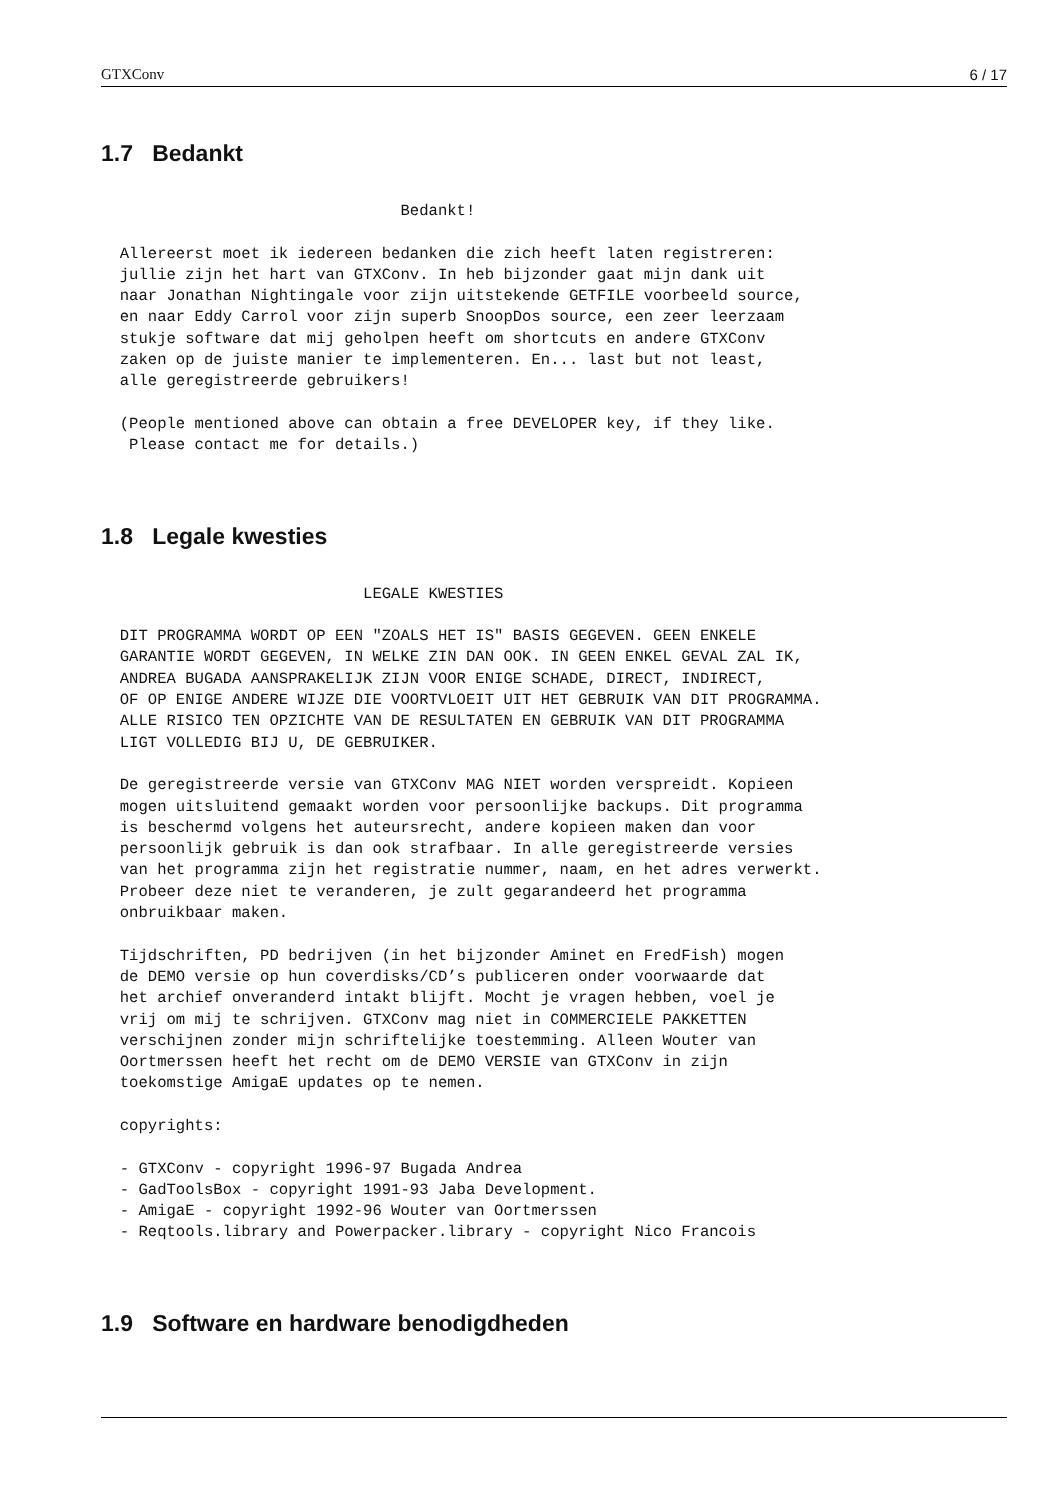GTXConv 6 / 17
1.7 Bedankt
                                Bedankt!

  Allereerst moet ik iedereen bedanken die zich heeft laten registreren:
  jullie zijn het hart van GTXConv. In heb bijzonder gaat mijn dank uit
  naar Jonathan Nightingale voor zijn uitstekende GETFILE voorbeeld source,
  en naar Eddy Carrol voor zijn superb SnoopDos source, een zeer leerzaam
  stukje software dat mij geholpen heeft om shortcuts en andere GTXConv
  zaken op de juiste manier te implementeren. En... last but not least,
  alle geregistreerde gebruikers!

  (People mentioned above can obtain a free DEVELOPER key, if they like.
   Please contact me for details.)
1.8 Legale kwesties
                            LEGALE KWESTIES

  DIT PROGRAMMA WORDT OP EEN "ZOALS HET IS" BASIS GEGEVEN. GEEN ENKELE
  GARANTIE WORDT GEGEVEN, IN WELKE ZIN DAN OOK. IN GEEN ENKEL GEVAL ZAL IK,
  ANDREA BUGADA AANSPRAKELIJK ZIJN VOOR ENIGE SCHADE, DIRECT, INDIRECT,
  OF OP ENIGE ANDERE WIJZE DIE VOORTVLOEIT UIT HET GEBRUIK VAN DIT PROGRAMMA.
  ALLE RISICO TEN OPZICHTE VAN DE RESULTATEN EN GEBRUIK VAN DIT PROGRAMMA
  LIGT VOLLEDIG BIJ U, DE GEBRUIKER.

  De geregistreerde versie van GTXConv MAG NIET worden verspreidt. Kopieen
  mogen uitsluitend gemaakt worden voor persoonlijke backups. Dit programma
  is beschermd volgens het auteursrecht, andere kopieen maken dan voor
  persoonlijk gebruik is dan ook strafbaar. In alle geregistreerde versies
  van het programma zijn het registratie nummer, naam, en het adres verwerkt.
  Probeer deze niet te veranderen, je zult gegarandeerd het programma
  onbruikbaar maken.

  Tijdschriften, PD bedrijven (in het bijzonder Aminet en FredFish) mogen
  de DEMO versie op hun coverdisks/CD’s publiceren onder voorwaarde dat
  het archief onveranderd intakt blijft. Mocht je vragen hebben, voel je
  vrij om mij te schrijven. GTXConv mag niet in COMMERCIELE PAKKETTEN
  verschijnen zonder mijn schriftelijke toestemming. Alleen Wouter van
  Oortmerssen heeft het recht om de DEMO VERSIE van GTXConv in zijn
  toekomstige AmigaE updates op te nemen.

  copyrights:

  - GTXConv - copyright 1996-97 Bugada Andrea
  - GadToolsBox - copyright 1991-93 Jaba Development.
  - AmigaE - copyright 1992-96 Wouter van Oortmerssen
  - Reqtools.library and Powerpacker.library - copyright Nico Francois
1.9 Software en hardware benodigdheden